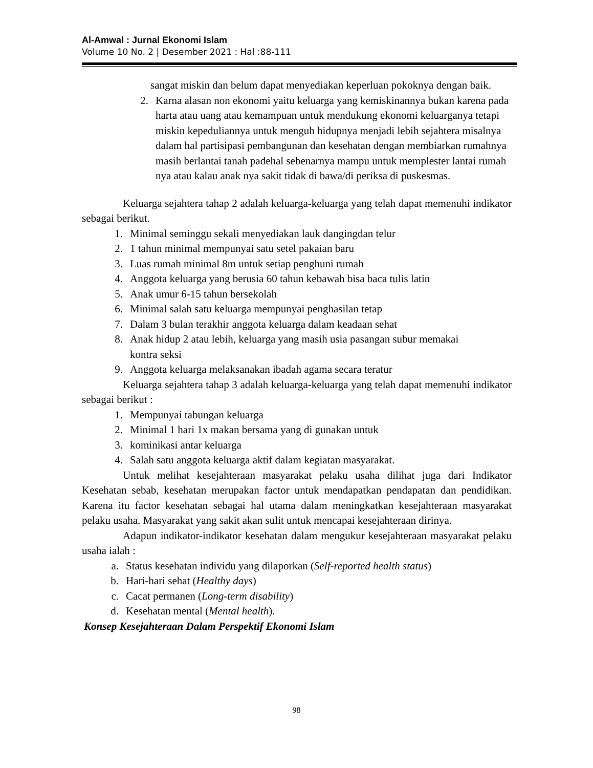Al-Amwal : Jurnal Ekonomi Islam
Volume 10 No. 2 | Desember 2021 : Hal :88-111
sangat miskin dan belum dapat menyediakan keperluan pokoknya dengan baik.
2. Karna alasan non ekonomi yaitu keluarga yang kemiskinannya bukan karena pada harta atau uang atau kemampuan untuk mendukung ekonomi keluarganya tetapi miskin kepeduliannya untuk menguh hidupnya menjadi lebih sejahtera misalnya dalam hal partisipasi pembangunan dan kesehatan dengan membiarkan rumahnya masih berlantai tanah padehal sebenarnya mampu untuk memplester lantai rumah nya atau kalau anak nya sakit tidak di bawa/di periksa di puskesmas.
Keluarga sejahtera tahap 2 adalah keluarga-keluarga yang telah dapat memenuhi indikator sebagai berikut.
1. Minimal seminggu sekali menyediakan lauk dangingdan telur
2. 1 tahun minimal mempunyai satu setel pakaian baru
3. Luas rumah minimal 8m untuk setiap penghuni rumah
4. Anggota keluarga yang berusia 60 tahun kebawah bisa baca tulis latin
5. Anak umur 6-15 tahun bersekolah
6. Minimal salah satu keluarga mempunyai penghasilan tetap
7. Dalam 3 bulan terakhir anggota keluarga dalam keadaan sehat
8. Anak hidup 2 atau lebih, keluarga yang masih usia pasangan subur memakai
kontra seksi
9. Anggota keluarga melaksanakan ibadah agama secara teratur
Keluarga sejahtera tahap 3 adalah keluarga-keluarga yang telah dapat memenuhi indikator sebagai berikut :
1. Mempunyai tabungan keluarga
2. Minimal 1 hari 1x makan bersama yang di gunakan untuk
3. kominikasi antar keluarga
4. Salah satu anggota keluarga aktif dalam kegiatan masyarakat.
Untuk melihat kesejahteraan masyarakat pelaku usaha dilihat juga dari Indikator Kesehatan sebab, kesehatan merupakan factor untuk mendapatkan pendapatan dan pendidikan. Karena itu factor kesehatan sebagai hal utama dalam meningkatkan kesejahteraan masyarakat pelaku usaha. Masyarakat yang sakit akan sulit untuk mencapai kesejahteraan dirinya.
Adapun indikator-indikator kesehatan dalam mengukur kesejahteraan masyarakat pelaku usaha ialah :
a. Status kesehatan individu yang dilaporkan (Self-reported health status)
b. Hari-hari sehat (Healthy days)
c. Cacat permanen (Long-term disability)
d. Kesehatan mental (Mental health).
Konsep Kesejahteraan Dalam Perspektif Ekonomi Islam
98